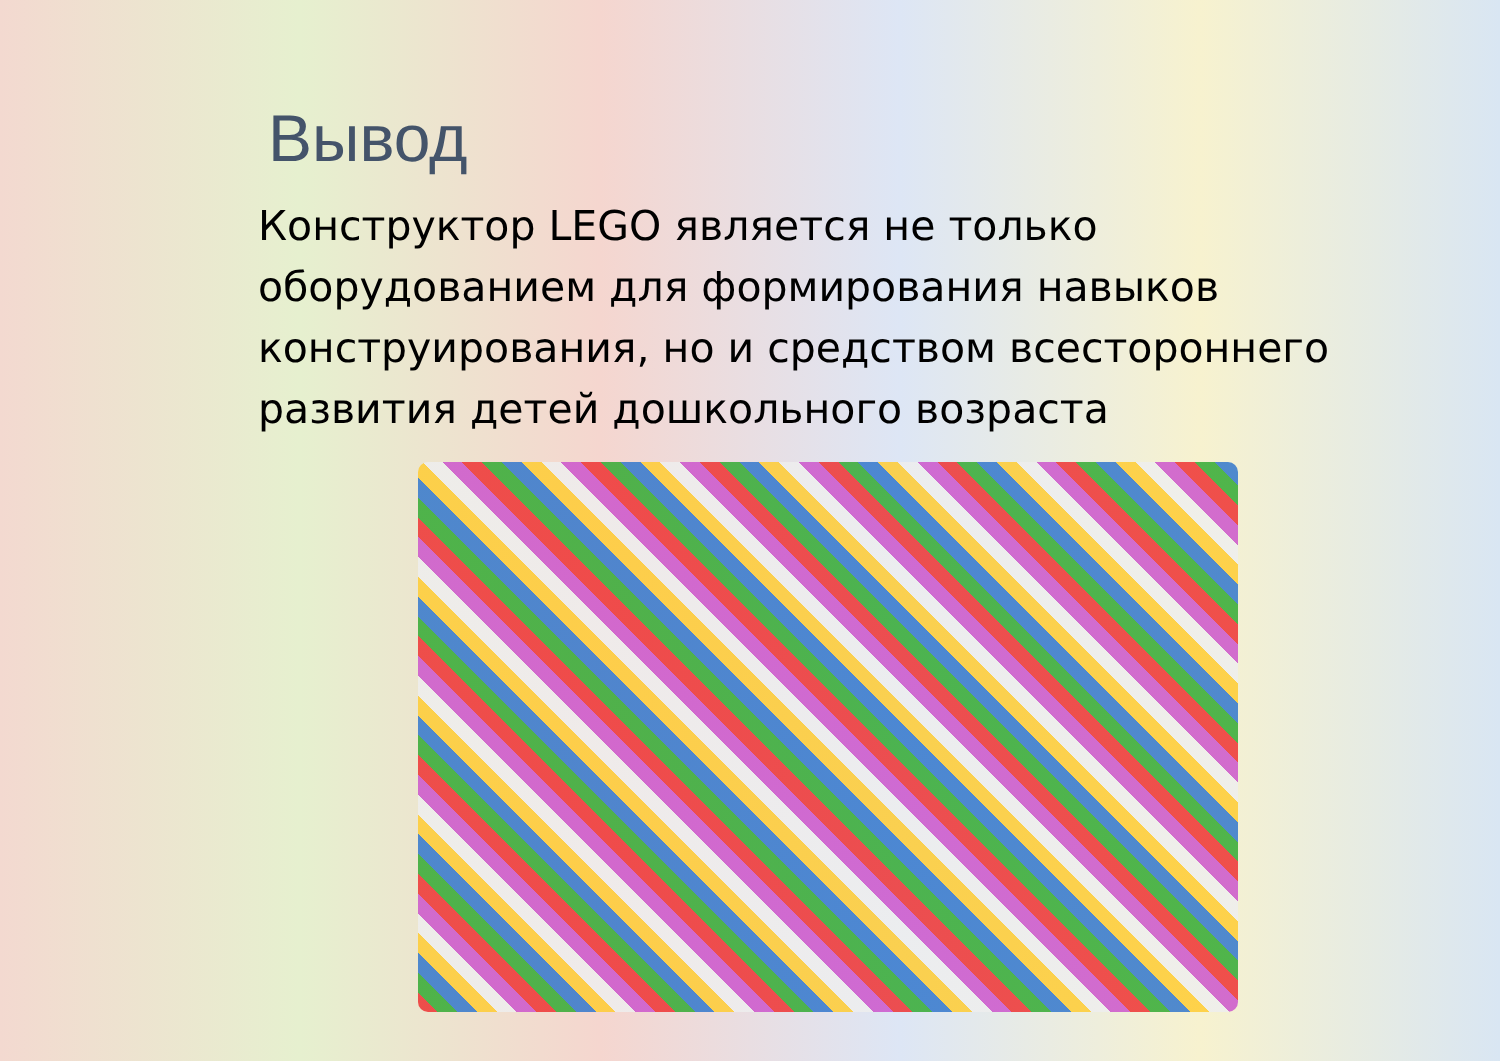Вывод
Конструктор LEGO является не только оборудованием для формирования навыков конструирования, но и средством всестороннего развития детей дошкольного возраста